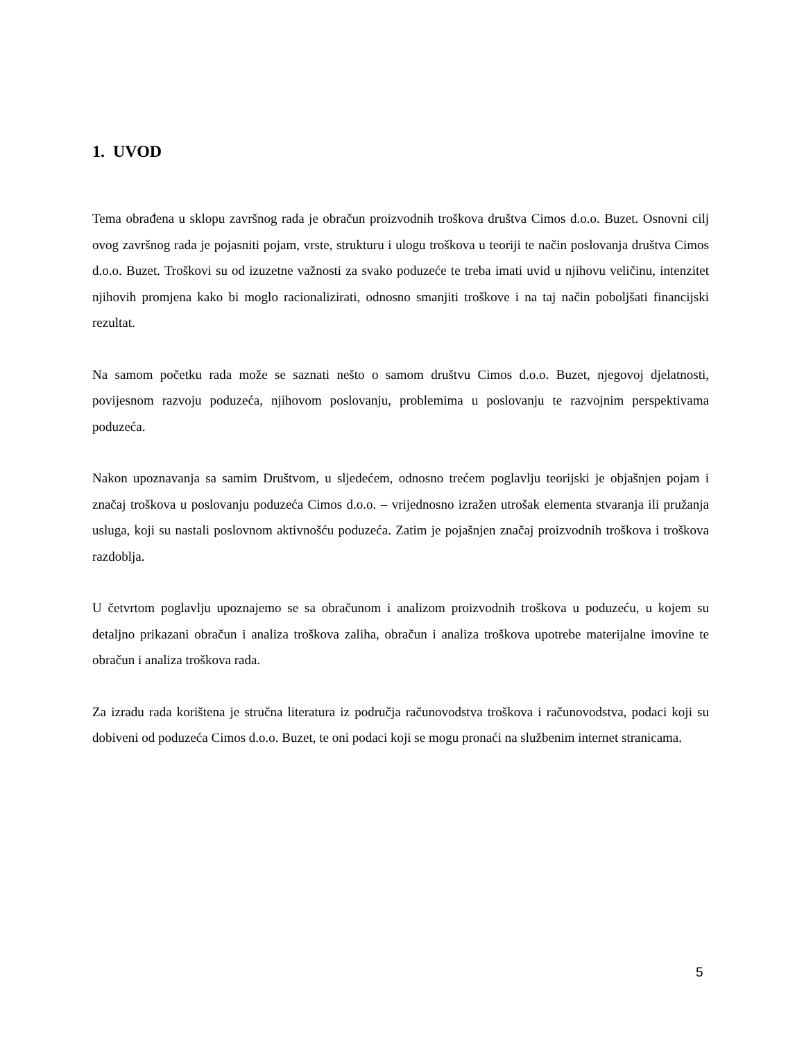1. UVOD
Tema obrađena u sklopu završnog rada je obračun proizvodnih troškova društva Cimos d.o.o. Buzet. Osnovni cilj ovog završnog rada je pojasniti pojam, vrste, strukturu i ulogu troškova u teoriji te način poslovanja društva Cimos d.o.o. Buzet. Troškovi su od izuzetne važnosti za svako poduzeće te treba imati uvid u njihovu veličinu, intenzitet njihovih promjena kako bi moglo racionalizirati, odnosno smanjiti troškove i na taj način poboljšati financijski rezultat.
Na samom početku rada može se saznati nešto o samom društvu Cimos d.o.o. Buzet, njegovoj djelatnosti, povijesnom razvoju poduzeća, njihovom poslovanju, problemima u poslovanju te razvojnim perspektivama poduzeća.
Nakon upoznavanja sa samim Društvom, u sljedećem, odnosno trećem poglavlju teorijski je objašnjen pojam i značaj troškova u poslovanju poduzeća Cimos d.o.o. – vrijednosno izražen utrošak elementa stvaranja ili pružanja usluga, koji su nastali poslovnom aktivnošću poduzeća. Zatim je pojašnjen značaj proizvodnih troškova i troškova razdoblja.
U četvrtom poglavlju upoznajemo se sa obračunom i analizom proizvodnih troškova u poduzeću, u kojem su detaljno prikazani obračun i analiza troškova zaliha, obračun i analiza troškova upotrebe materijalne imovine te obračun i analiza troškova rada.
Za izradu rada korištena je stručna literatura iz područja računovodstva troškova i računovodstva, podaci koji su dobiveni od poduzeća Cimos d.o.o. Buzet, te oni podaci koji se mogu pronaći na službenim internet stranicama.
5